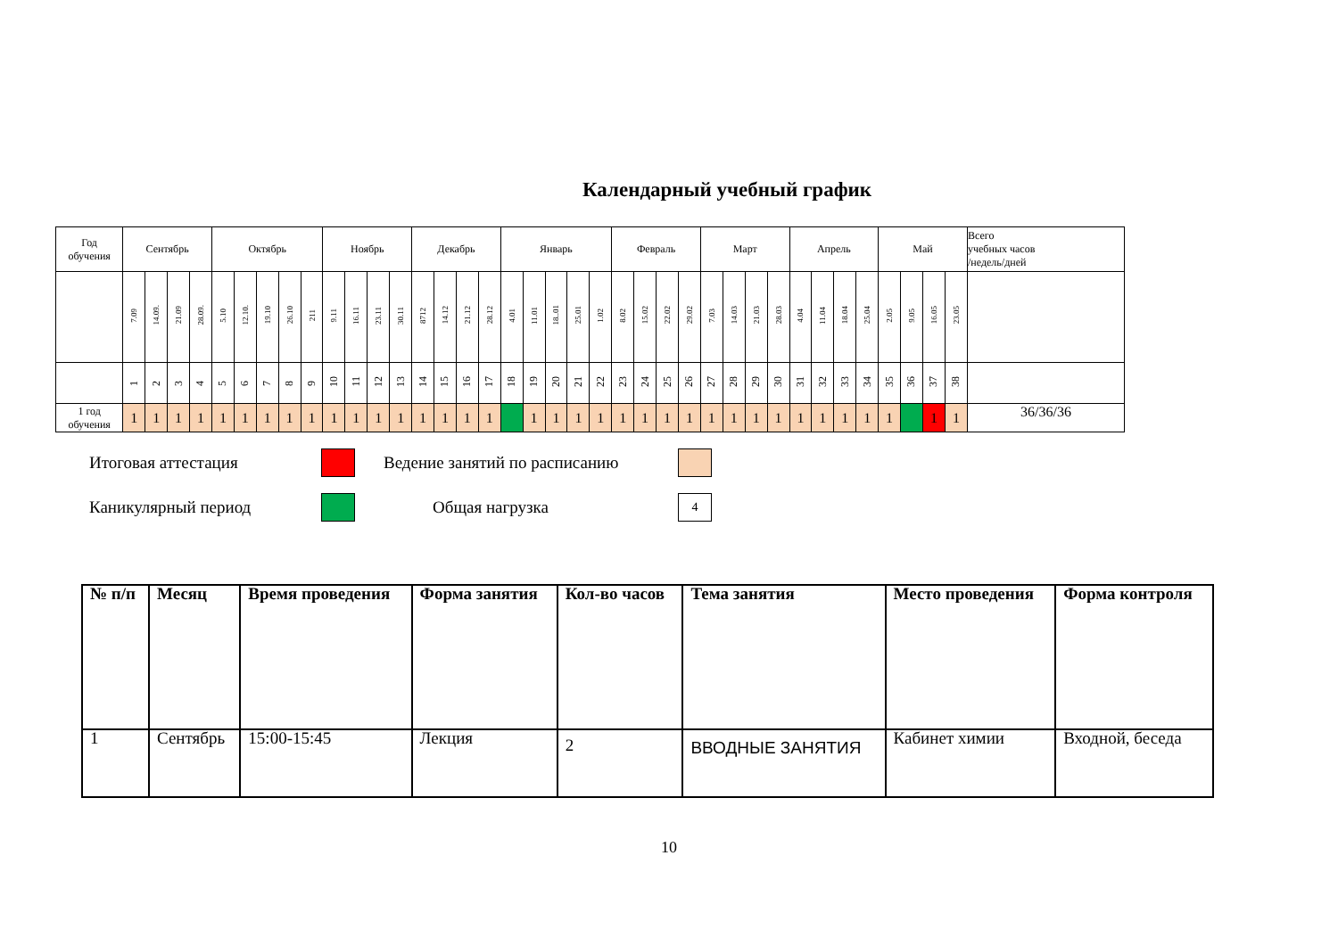Календарный учебный график
| Год обучения | Сентябрь | | | | Октябрь | | | | | Ноябрь | | | | Декабрь | | | | Январь | | | | | Февраль | | | | Март | | | | Апрель | | | | Май | | | | Всего учебных часов /недель/дней |
| --- | --- | --- | --- | --- | --- | --- | --- | --- | --- | --- | --- | --- | --- | --- | --- | --- | --- | --- | --- | --- | --- | --- | --- | --- | --- | --- | --- | --- | --- | --- | --- | --- | --- | --- | --- | --- | --- | --- | --- |
| | 7.09 | 14.09. | 21.09 | 28.09. | 5.10 | 12.10. | 19.10 | 26.10 | 211 | 9.11 | 16.11 | 23.11 | 30.11 | 8712 | 14.12 | 21.12 | 28.12 | 4.01 | 11.01 | 18..01 | 25.01 | 1.02 | 8.02 | 15.02 | 22.02 | 29.02 | 7.03 | 14.03 | 21.03 | 28.03 | 4.04 | 11.04 | 18.04 | 25.04 | 2.05 | 9.05 | 16.05 | 23.05 | |
| | 1 | 2 | 3 | 4 | 5 | 6 | 7 | 8 | 9 | 10 | 11 | 12 | 13 | 14 | 15 | 16 | 17 | 18 | 19 | 20 | 21 | 22 | 23 | 24 | 25 | 26 | 27 | 28 | 29 | 30 | 31 | 32 | 33 | 34 | 35 | 36 | 37 | 38 | |
| 1 год обучения | 1 | 1 | 1 | 1 | 1 | 1 | 1 | 1 | 1 | 1 | 1 | 1 | 1 | 1 | 1 | 1 | 1 | | 1 | 1 | 1 | 1 | 1 | 1 | 1 | 1 | 1 | 1 | 1 | 1 | 1 | 1 | 1 | 1 | 1 | | 1 | 1 | 36/36/36 |
Итоговая аттестация
Ведение занятий по расписанию
Каникулярный период
Общая нагрузка
4
| № п/п | Месяц | Время проведения | Форма занятия | Кол-во часов | Тема занятия | Место проведения | Форма контроля |
| --- | --- | --- | --- | --- | --- | --- | --- |
| 1 | Сентябрь | 15:00-15:45 | Лекция | 2 | ВВОДНЫЕ ЗАНЯТИЯ | Кабинет химии | Входной, беседа |
10